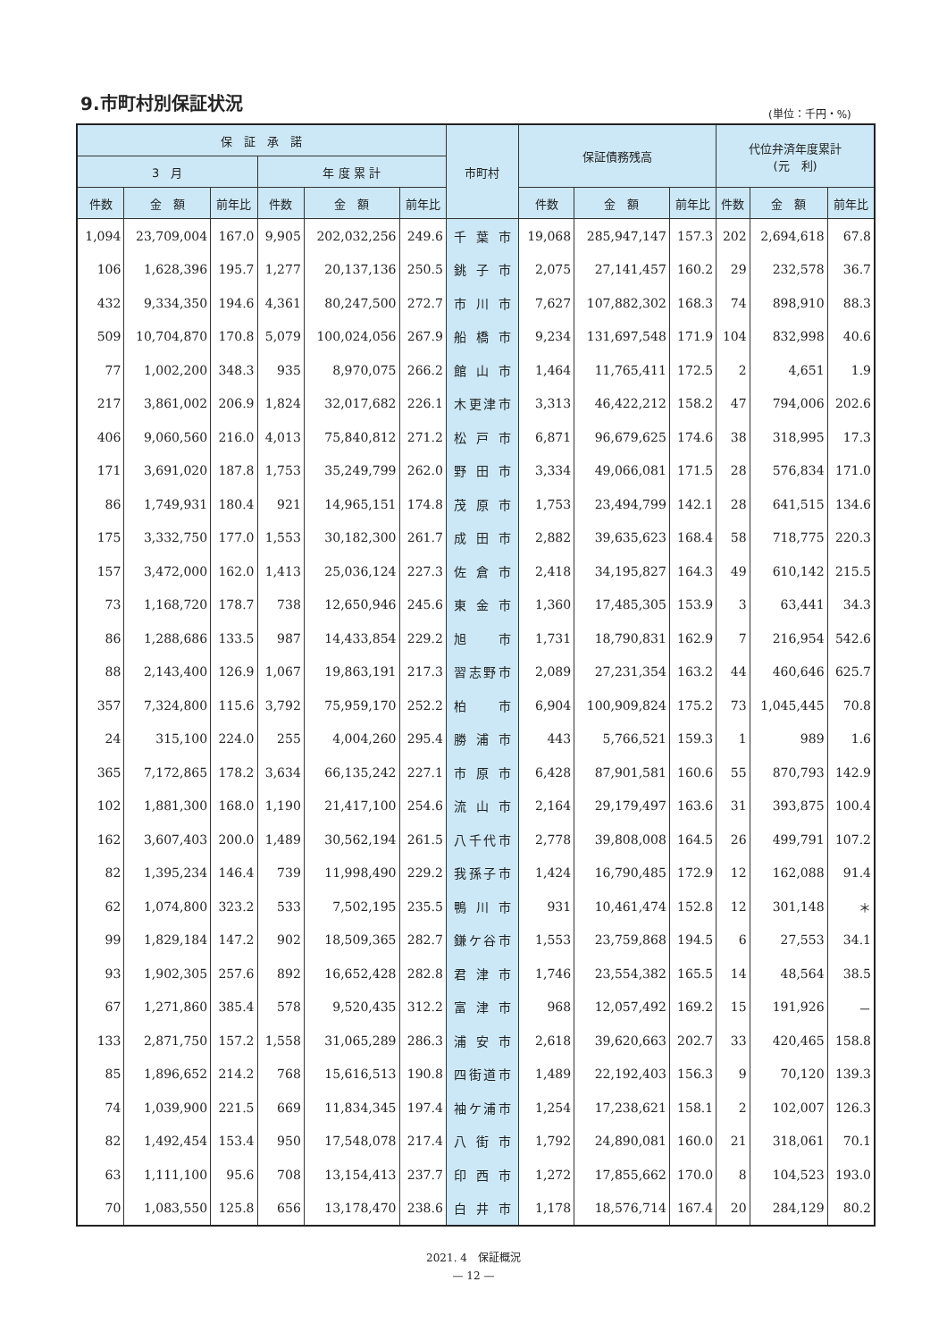9.市町村別保証状況
(単位：千円・%)
| 保 証 承 諾 | | | | | | 市町村 | 保証債務残高 | | | 代位弁済年度累計 (元 利) | | |
| --- | --- | --- | --- | --- | --- | --- | --- | --- | --- | --- | --- | --- |
| 3 月 | | | 年 度 累 計 | | | | | | | | | |
| 件数 | 金 額 | 前年比 | 件数 | 金 額 | 前年比 | | 件数 | 金 額 | 前年比 | 件数 | 金 額 | 前年比 |
| 1,094 | 23,709,004 | 167.0 | 9,905 | 202,032,256 | 249.6 | 千葉市 | 19,068 | 285,947,147 | 157.3 | 202 | 2,694,618 | 67.8 |
| 106 | 1,628,396 | 195.7 | 1,277 | 20,137,136 | 250.5 | 銚子市 | 2,075 | 27,141,457 | 160.2 | 29 | 232,578 | 36.7 |
| 432 | 9,334,350 | 194.6 | 4,361 | 80,247,500 | 272.7 | 市川市 | 7,627 | 107,882,302 | 168.3 | 74 | 898,910 | 88.3 |
| 509 | 10,704,870 | 170.8 | 5,079 | 100,024,056 | 267.9 | 船橋市 | 9,234 | 131,697,548 | 171.9 | 104 | 832,998 | 40.6 |
| 77 | 1,002,200 | 348.3 | 935 | 8,970,075 | 266.2 | 館山市 | 1,464 | 11,765,411 | 172.5 | 2 | 4,651 | 1.9 |
| 217 | 3,861,002 | 206.9 | 1,824 | 32,017,682 | 226.1 | 木更津市 | 3,313 | 46,422,212 | 158.2 | 47 | 794,006 | 202.6 |
| 406 | 9,060,560 | 216.0 | 4,013 | 75,840,812 | 271.2 | 松戸市 | 6,871 | 96,679,625 | 174.6 | 38 | 318,995 | 17.3 |
| 171 | 3,691,020 | 187.8 | 1,753 | 35,249,799 | 262.0 | 野田市 | 3,334 | 49,066,081 | 171.5 | 28 | 576,834 | 171.0 |
| 86 | 1,749,931 | 180.4 | 921 | 14,965,151 | 174.8 | 茂原市 | 1,753 | 23,494,799 | 142.1 | 28 | 641,515 | 134.6 |
| 175 | 3,332,750 | 177.0 | 1,553 | 30,182,300 | 261.7 | 成田市 | 2,882 | 39,635,623 | 168.4 | 58 | 718,775 | 220.3 |
| 157 | 3,472,000 | 162.0 | 1,413 | 25,036,124 | 227.3 | 佐倉市 | 2,418 | 34,195,827 | 164.3 | 49 | 610,142 | 215.5 |
| 73 | 1,168,720 | 178.7 | 738 | 12,650,946 | 245.6 | 東金市 | 1,360 | 17,485,305 | 153.9 | 3 | 63,441 | 34.3 |
| 86 | 1,288,686 | 133.5 | 987 | 14,433,854 | 229.2 | 旭 市 | 1,731 | 18,790,831 | 162.9 | 7 | 216,954 | 542.6 |
| 88 | 2,143,400 | 126.9 | 1,067 | 19,863,191 | 217.3 | 習志野市 | 2,089 | 27,231,354 | 163.2 | 44 | 460,646 | 625.7 |
| 357 | 7,324,800 | 115.6 | 3,792 | 75,959,170 | 252.2 | 柏 市 | 6,904 | 100,909,824 | 175.2 | 73 | 1,045,445 | 70.8 |
| 24 | 315,100 | 224.0 | 255 | 4,004,260 | 295.4 | 勝浦市 | 443 | 5,766,521 | 159.3 | 1 | 989 | 1.6 |
| 365 | 7,172,865 | 178.2 | 3,634 | 66,135,242 | 227.1 | 市原市 | 6,428 | 87,901,581 | 160.6 | 55 | 870,793 | 142.9 |
| 102 | 1,881,300 | 168.0 | 1,190 | 21,417,100 | 254.6 | 流山市 | 2,164 | 29,179,497 | 163.6 | 31 | 393,875 | 100.4 |
| 162 | 3,607,403 | 200.0 | 1,489 | 30,562,194 | 261.5 | 八千代市 | 2,778 | 39,808,008 | 164.5 | 26 | 499,791 | 107.2 |
| 82 | 1,395,234 | 146.4 | 739 | 11,998,490 | 229.2 | 我孫子市 | 1,424 | 16,790,485 | 172.9 | 12 | 162,088 | 91.4 |
| 62 | 1,074,800 | 323.2 | 533 | 7,502,195 | 235.5 | 鴨川市 | 931 | 10,461,474 | 152.8 | 12 | 301,148 | ＊ |
| 99 | 1,829,184 | 147.2 | 902 | 18,509,365 | 282.7 | 鎌ケ谷市 | 1,553 | 23,759,868 | 194.5 | 6 | 27,553 | 34.1 |
| 93 | 1,902,305 | 257.6 | 892 | 16,652,428 | 282.8 | 君津市 | 1,746 | 23,554,382 | 165.5 | 14 | 48,564 | 38.5 |
| 67 | 1,271,860 | 385.4 | 578 | 9,520,435 | 312.2 | 富津市 | 968 | 12,057,492 | 169.2 | 15 | 191,926 | － |
| 133 | 2,871,750 | 157.2 | 1,558 | 31,065,289 | 286.3 | 浦安市 | 2,618 | 39,620,663 | 202.7 | 33 | 420,465 | 158.8 |
| 85 | 1,896,652 | 214.2 | 768 | 15,616,513 | 190.8 | 四街道市 | 1,489 | 22,192,403 | 156.3 | 9 | 70,120 | 139.3 |
| 74 | 1,039,900 | 221.5 | 669 | 11,834,345 | 197.4 | 袖ケ浦市 | 1,254 | 17,238,621 | 158.1 | 2 | 102,007 | 126.3 |
| 82 | 1,492,454 | 153.4 | 950 | 17,548,078 | 217.4 | 八街市 | 1,792 | 24,890,081 | 160.0 | 21 | 318,061 | 70.1 |
| 63 | 1,111,100 | 95.6 | 708 | 13,154,413 | 237.7 | 印西市 | 1,272 | 17,855,662 | 170.0 | 8 | 104,523 | 193.0 |
| 70 | 1,083,550 | 125.8 | 656 | 13,178,470 | 238.6 | 白井市 | 1,178 | 18,576,714 | 167.4 | 20 | 284,129 | 80.2 |
2021. 4　保証概況
— 12 —